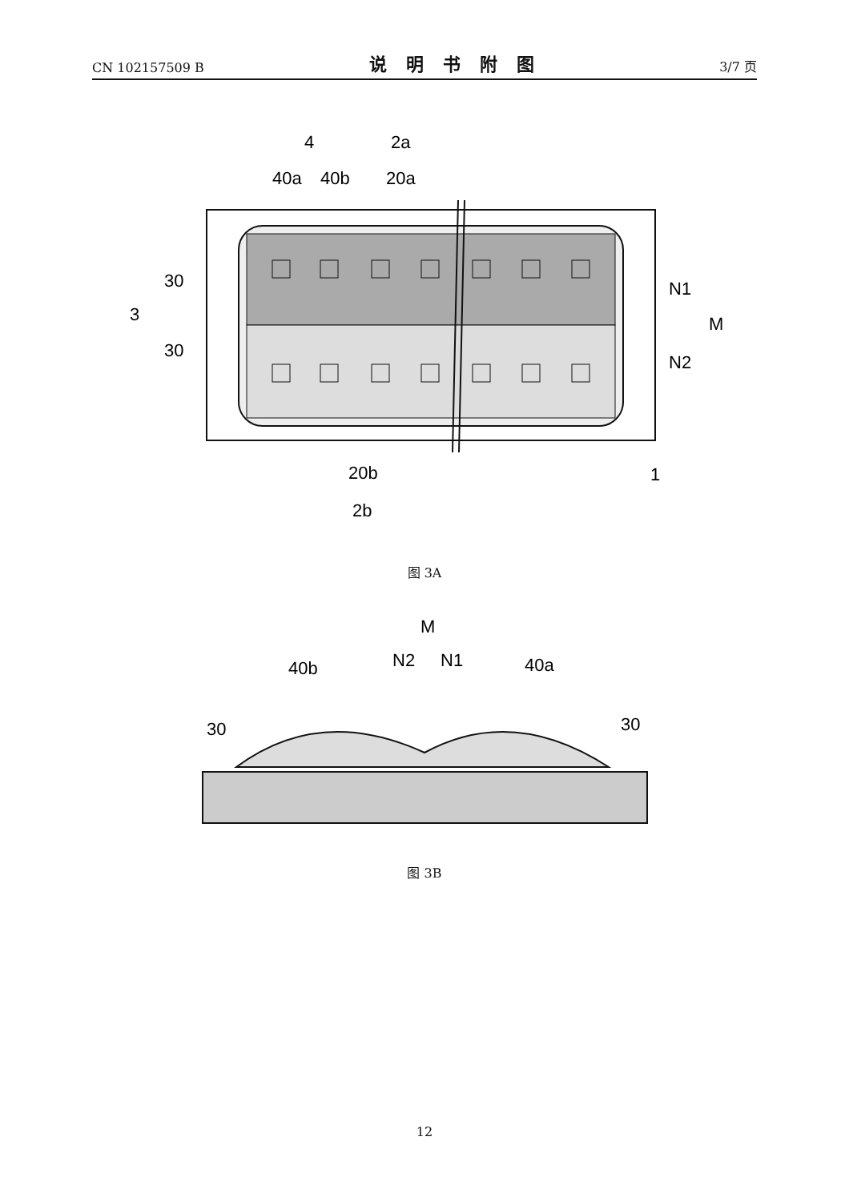CN 102157509 B 说明书附图 3/7 页
4
2a
40a
40b
20a
30
3
30
N1
M
N2
20b
2b
1
图 3A
M
N2
N1
40b
40a
30
30
图 3B
12